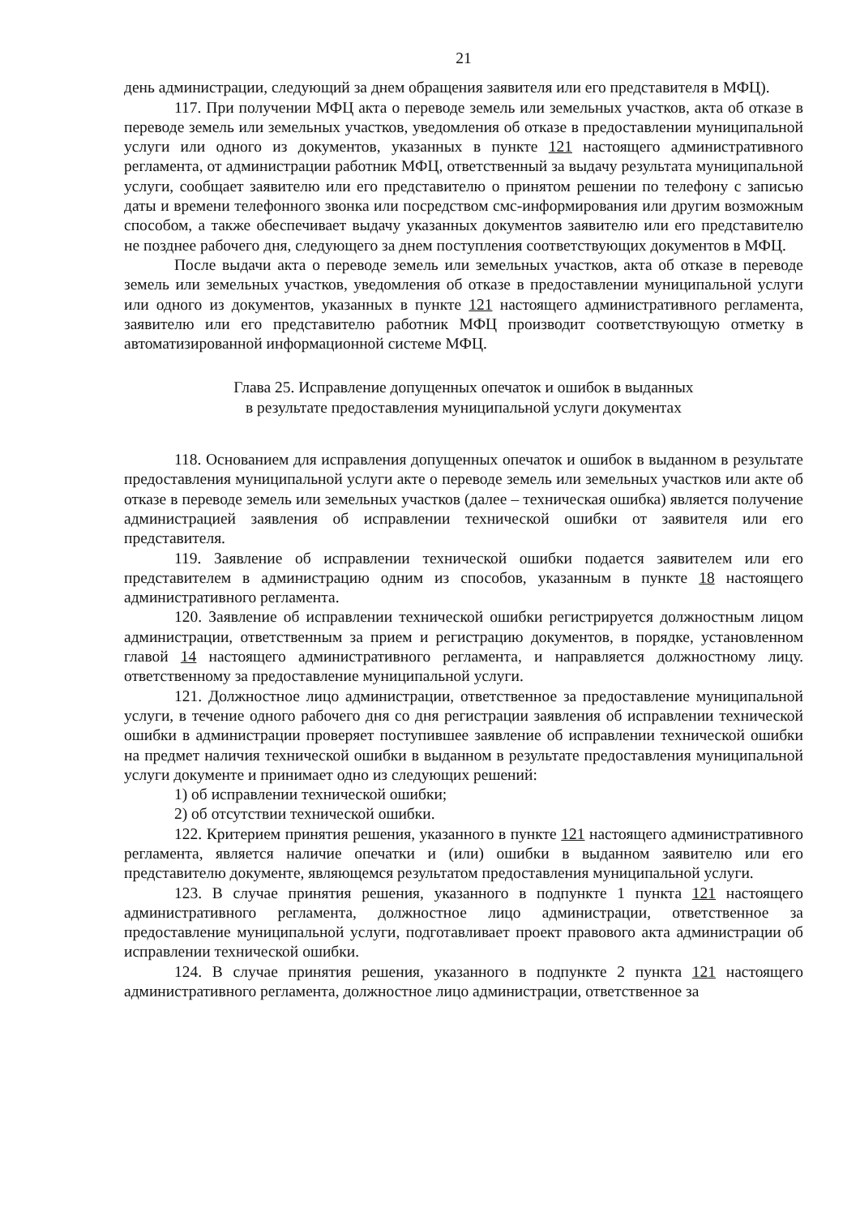21
день администрации, следующий за днем обращения заявителя или его представителя в МФЦ).
117. При получении МФЦ акта о переводе земель или земельных участков, акта об отказе в переводе земель или земельных участков, уведомления об отказе в предоставлении муниципальной услуги или одного из документов, указанных в пункте 121 настоящего административного регламента, от администрации работник МФЦ, ответственный за выдачу результата муниципальной услуги, сообщает заявителю или его представителю о принятом решении по телефону с записью даты и времени телефонного звонка или посредством смс-информирования или другим возможным способом, а также обеспечивает выдачу указанных документов заявителю или его представителю не позднее рабочего дня, следующего за днем поступления соответствующих документов в МФЦ.
После выдачи акта о переводе земель или земельных участков, акта об отказе в переводе земель или земельных участков, уведомления об отказе в предоставлении муниципальной услуги или одного из документов, указанных в пункте 121 настоящего административного регламента, заявителю или его представителю работник МФЦ производит соответствующую отметку в автоматизированной информационной системе МФЦ.
Глава 25. Исправление допущенных опечаток и ошибок в выданных
в результате предоставления муниципальной услуги документах
118. Основанием для исправления допущенных опечаток и ошибок в выданном в результате предоставления муниципальной услуги акте о переводе земель или земельных участков или акте об отказе в переводе земель или земельных участков (далее – техническая ошибка) является получение администрацией заявления об исправлении технической ошибки от заявителя или его представителя.
119. Заявление об исправлении технической ошибки подается заявителем или его представителем в администрацию одним из способов, указанным в пункте 18 настоящего административного регламента.
120. Заявление об исправлении технической ошибки регистрируется должностным лицом администрации, ответственным за прием и регистрацию документов, в порядке, установленном главой 14 настоящего административного регламента, и направляется должностному лицу. ответственному за предоставление муниципальной услуги.
121. Должностное лицо администрации, ответственное за предоставление муниципальной услуги, в течение одного рабочего дня со дня регистрации заявления об исправлении технической ошибки в администрации проверяет поступившее заявление об исправлении технической ошибки на предмет наличия технической ошибки в выданном в результате предоставления муниципальной услуги документе и принимает одно из следующих решений:
1) об исправлении технической ошибки;
2) об отсутствии технической ошибки.
122. Критерием принятия решения, указанного в пункте 121 настоящего административного регламента, является наличие опечатки и (или) ошибки в выданном заявителю или его представителю документе, являющемся результатом предоставления муниципальной услуги.
123. В случае принятия решения, указанного в подпункте 1 пункта 121 настоящего административного регламента, должностное лицо администрации, ответственное за предоставление муниципальной услуги, подготавливает проект правового акта администрации об исправлении технической ошибки.
124. В случае принятия решения, указанного в подпункте 2 пункта 121 настоящего административного регламента, должностное лицо администрации, ответственное за